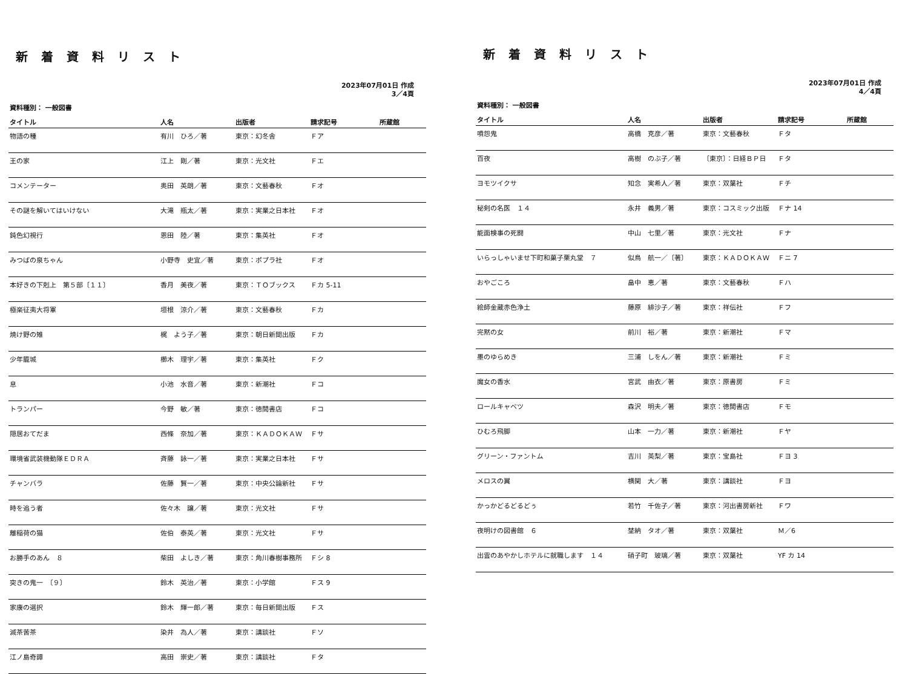新着資料リスト
2023年07月01日 作成
3／4頁
資料種別： 一般図書
| タイトル | 人名 | 出版者 | 請求記号 | 所蔵館 |
| --- | --- | --- | --- | --- |
| 物語の種 | 有川 ひろ／著 | 東京：幻冬舎 | Ｆア | |
| 王の家 | 江上 剛／著 | 東京：光文社 | Ｆエ | |
| コメンテーター | 奥田 英朗／著 | 東京：文藝春秋 | Ｆオ | |
| その謎を解いてはいけない | 大滝 瓶太／著 | 東京：実業之日本社 | Ｆオ | |
| 鈍色幻視行 | 恩田 陸／著 | 東京：集英社 | Ｆオ | |
| みつばの泉ちゃん | 小野寺 史宜／著 | 東京：ポプラ社 | Ｆオ | |
| 本好きの下剋上 第５部〔１１〕 | 香月 美夜／著 | 東京：ＴＯブックス | Ｆカ 5-11 | |
| 極楽征夷大将軍 | 垣根 涼介／著 | 東京：文藝春秋 | Ｆカ | |
| 焼け野の雉 | 梶 よう子／著 | 東京：朝日新聞出版 | Ｆカ | |
| 少年籠城 | 櫛木 理宇／著 | 東京：集英社 | Ｆク | |
| 息 | 小池 水音／著 | 東京：新潮社 | Ｆコ | |
| トランパー | 今野 敏／著 | 東京：徳間書店 | Ｆコ | |
| 隠居おてだま | 西條 奈加／著 | 東京：ＫＡＤＯＫＡＷ | Ｆサ | |
| 環境省武装機動隊ＥＤＲＡ | 斉藤 詠一／著 | 東京：実業之日本社 | Ｆサ | |
| チャンバラ | 佐藤 賢一／著 | 東京：中央公論新社 | Ｆサ | |
| 時を追う者 | 佐々木 譲／著 | 東京：光文社 | Ｆサ | |
| 離稲荷の猫 | 佐伯 泰英／著 | 東京：光文社 | Ｆサ | |
| お勝手のあん ８ | 柴田 よしき／著 | 東京：角川春樹事務所 | Ｆシ 8 | |
| 突きの鬼一 〔９〕 | 鈴木 英治／著 | 東京：小学館 | Ｆス 9 | |
| 家康の選択 | 鈴木 輝一郎／著 | 東京：毎日新聞出版 | Ｆス | |
| 滅茶苦茶 | 染井 為人／著 | 東京：講談社 | Ｆソ | |
| 江ノ島奇譚 | 高田 崇史／著 | 東京：講談社 | Ｆタ | |
新着資料リスト
2023年07月01日 作成
4／4頁
資料種別： 一般図書
| タイトル | 人名 | 出版者 | 請求記号 | 所蔵館 |
| --- | --- | --- | --- | --- |
| 噴怨鬼 | 高橋 克彦／著 | 東京：文藝春秋 | Ｆタ | |
| 百夜 | 高樹 のぶ子／著 | 〔東京〕：日経ＢＰ日 | Ｆタ | |
| ヨモツイクサ | 知念 実希人／著 | 東京：双葉社 | Ｆチ | |
| 秘剣の名医 １４ | 永井 義男／著 | 東京：コスミック出版 | Ｆナ 14 | |
| 能面検事の死闘 | 中山 七里／著 | 東京：光文社 | Ｆナ | |
| いらっしゃいませ下町和菓子栗丸堂 ７ | 似鳥 航一／〔著〕 | 東京：ＫＡＤＯＫＡＷ | Ｆニ 7 | |
| おやごころ | 畠中 恵／著 | 東京：文藝春秋 | Ｆハ | |
| 絵師金蔵赤色浄土 | 藤原 緋沙子／著 | 東京：祥伝社 | Ｆフ | |
| 完黙の女 | 前川 裕／著 | 東京：新潮社 | Ｆマ | |
| 墨のゆらめき | 三浦 しをん／著 | 東京：新潮社 | Ｆミ | |
| 魔女の香水 | 宮武 由衣／著 | 東京：原書房 | Ｆミ | |
| ロールキャベツ | 森沢 明夫／著 | 東京：徳間書店 | Ｆモ | |
| ひむろ飛脚 | 山本 一力／著 | 東京：新潮社 | Ｆヤ | |
| グリーン・ファントム | 吉川 英梨／著 | 東京：宝島社 | Ｆヨ 3 | |
| メロスの翼 | 横関 大／著 | 東京：講談社 | Ｆヨ | |
| かっかどるどるどぅ | 若竹 千佐子／著 | 東京：河出書房新社 | Ｆワ | |
| 夜明けの図書館 ６ | 埜納 タオ／著 | 東京：双葉社 | Ｍ／6 | |
| 出雲のあやかしホテルに就職します １４ | 硝子町 玻璃／著 | 東京：双葉社 | YF カ 14 | |